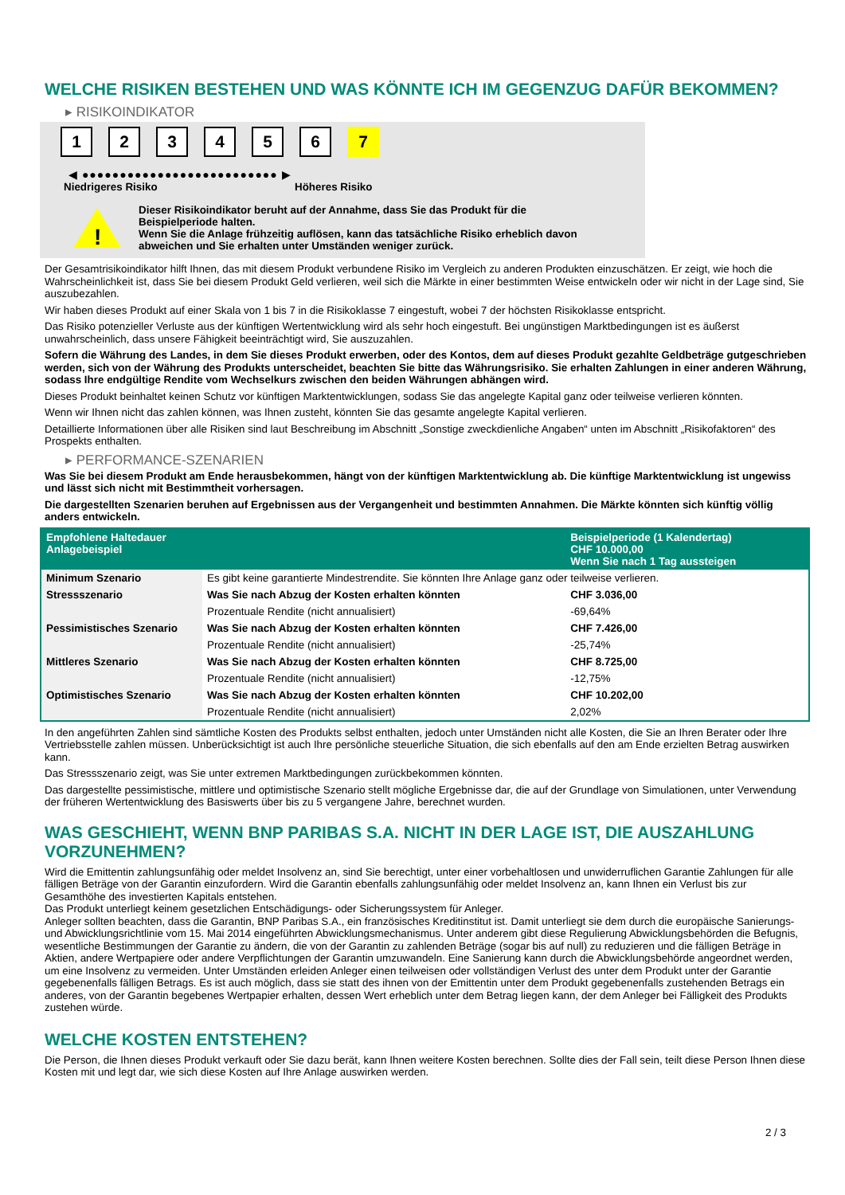WELCHE RISIKEN BESTEHEN UND WAS KÖNNTE ICH IM GEGENZUG DAFÜR BEKOMMEN?
▸ RISIKOINDIKATOR
1 2 3 4 5 6 7
◀ ●●●●●●●●●●●●●●●●●●●●●●●●●● ▶
Niedrigeres Risiko Höheres Risiko
!
Dieser Risikoindikator beruht auf der Annahme, dass Sie das Produkt für die
Beispielperiode halten.
Wenn Sie die Anlage frühzeitig auflösen, kann das tatsächliche Risiko erheblich davon
abweichen und Sie erhalten unter Umständen weniger zurück.
Der Gesamtrisikoindikator hilft Ihnen, das mit diesem Produkt verbundene Risiko im Vergleich zu anderen Produkten einzuschätzen. Er zeigt, wie hoch die Wahrscheinlichkeit ist, dass Sie bei diesem Produkt Geld verlieren, weil sich die Märkte in einer bestimmten Weise entwickeln oder wir nicht in der Lage sind, Sie auszubezahlen.
Wir haben dieses Produkt auf einer Skala von 1 bis 7 in die Risikoklasse 7 eingestuft, wobei 7 der höchsten Risikoklasse entspricht.
Das Risiko potenzieller Verluste aus der künftigen Wertentwicklung wird als sehr hoch eingestuft. Bei ungünstigen Marktbedingungen ist es äußerst unwahrscheinlich, dass unsere Fähigkeit beeinträchtigt wird, Sie auszuzahlen.
Sofern die Währung des Landes, in dem Sie dieses Produkt erwerben, oder des Kontos, dem auf dieses Produkt gezahlte Geldbeträge gutgeschrieben werden, sich von der Währung des Produkts unterscheidet, beachten Sie bitte das Währungsrisiko. Sie erhalten Zahlungen in einer anderen Währung, sodass Ihre endgültige Rendite vom Wechselkurs zwischen den beiden Währungen abhängen wird.
Dieses Produkt beinhaltet keinen Schutz vor künftigen Marktentwicklungen, sodass Sie das angelegte Kapital ganz oder teilweise verlieren könnten.
Wenn wir Ihnen nicht das zahlen können, was Ihnen zusteht, könnten Sie das gesamte angelegte Kapital verlieren.
Detaillierte Informationen über alle Risiken sind laut Beschreibung im Abschnitt „Sonstige zweckdienliche Angaben“ unten im Abschnitt „Risikofaktoren“ des Prospekts enthalten.
▸ PERFORMANCE-SZENARIEN
Was Sie bei diesem Produkt am Ende herausbekommen, hängt von der künftigen Marktentwicklung ab. Die künftige Marktentwicklung ist ungewiss und lässt sich nicht mit Bestimmtheit vorhersagen.
Die dargestellten Szenarien beruhen auf Ergebnissen aus der Vergangenheit und bestimmten Annahmen. Die Märkte könnten sich künftig völlig anders entwickeln.
| Empfohlene Haltedauer Anlagebeispiel | | Beispielperiode (1 Kalendertag) CHF 10.000,00 Wenn Sie nach 1 Tag aussteigen |
| --- | --- | --- |
| Minimum Szenario | Es gibt keine garantierte Mindestrendite. Sie könnten Ihre Anlage ganz oder teilweise verlieren. | |
| Stressszenario | Was Sie nach Abzug der Kosten erhalten könnten | CHF 3.036,00 |
| | Prozentuale Rendite (nicht annualisiert) | -69,64% |
| Pessimistisches Szenario | Was Sie nach Abzug der Kosten erhalten könnten | CHF 7.426,00 |
| | Prozentuale Rendite (nicht annualisiert) | -25,74% |
| Mittleres Szenario | Was Sie nach Abzug der Kosten erhalten könnten | CHF 8.725,00 |
| | Prozentuale Rendite (nicht annualisiert) | -12,75% |
| Optimistisches Szenario | Was Sie nach Abzug der Kosten erhalten könnten | CHF 10.202,00 |
| | Prozentuale Rendite (nicht annualisiert) | 2,02% |
In den angeführten Zahlen sind sämtliche Kosten des Produkts selbst enthalten, jedoch unter Umständen nicht alle Kosten, die Sie an Ihren Berater oder Ihre Vertriebsstelle zahlen müssen. Unberücksichtigt ist auch Ihre persönliche steuerliche Situation, die sich ebenfalls auf den am Ende erzielten Betrag auswirken kann.
Das Stressszenario zeigt, was Sie unter extremen Marktbedingungen zurückbekommen könnten.
Das dargestellte pessimistische, mittlere und optimistische Szenario stellt mögliche Ergebnisse dar, die auf der Grundlage von Simulationen, unter Verwendung der früheren Wertentwicklung des Basiswerts über bis zu 5 vergangene Jahre, berechnet wurden.
WAS GESCHIEHT, WENN BNP PARIBAS S.A. NICHT IN DER LAGE IST, DIE AUSZAHLUNG VORZUNEHMEN?
Wird die Emittentin zahlungsunfähig oder meldet Insolvenz an, sind Sie berechtigt, unter einer vorbehaltlosen und unwiderruflichen Garantie Zahlungen für alle fälligen Beträge von der Garantin einzufordern. Wird die Garantin ebenfalls zahlungsunfähig oder meldet Insolvenz an, kann Ihnen ein Verlust bis zur Gesamthöhe des investierten Kapitals entstehen.
Das Produkt unterliegt keinem gesetzlichen Entschädigungs- oder Sicherungssystem für Anleger.
Anleger sollten beachten, dass die Garantin, BNP Paribas S.A., ein französisches Kreditinstitut ist. Damit unterliegt sie dem durch die europäische Sanierungs- und Abwicklungsrichtlinie vom 15. Mai 2014 eingeführten Abwicklungsmechanismus. Unter anderem gibt diese Regulierung Abwicklungsbehörden die Befugnis, wesentliche Bestimmungen der Garantie zu ändern, die von der Garantin zu zahlenden Beträge (sogar bis auf null) zu reduzieren und die fälligen Beträge in Aktien, andere Wertpapiere oder andere Verpflichtungen der Garantin umzuwandeln. Eine Sanierung kann durch die Abwicklungsbehörde angeordnet werden, um eine Insolvenz zu vermeiden. Unter Umständen erleiden Anleger einen teilweisen oder vollständigen Verlust des unter dem Produkt unter der Garantie gegebenenfalls fälligen Betrags. Es ist auch möglich, dass sie statt des ihnen von der Emittentin unter dem Produkt gegebenenfalls zustehenden Betrags ein anderes, von der Garantin begebenes Wertpapier erhalten, dessen Wert erheblich unter dem Betrag liegen kann, der dem Anleger bei Fälligkeit des Produkts zustehen würde.
WELCHE KOSTEN ENTSTEHEN?
Die Person, die Ihnen dieses Produkt verkauft oder Sie dazu berät, kann Ihnen weitere Kosten berechnen. Sollte dies der Fall sein, teilt diese Person Ihnen diese Kosten mit und legt dar, wie sich diese Kosten auf Ihre Anlage auswirken werden.
2 / 3